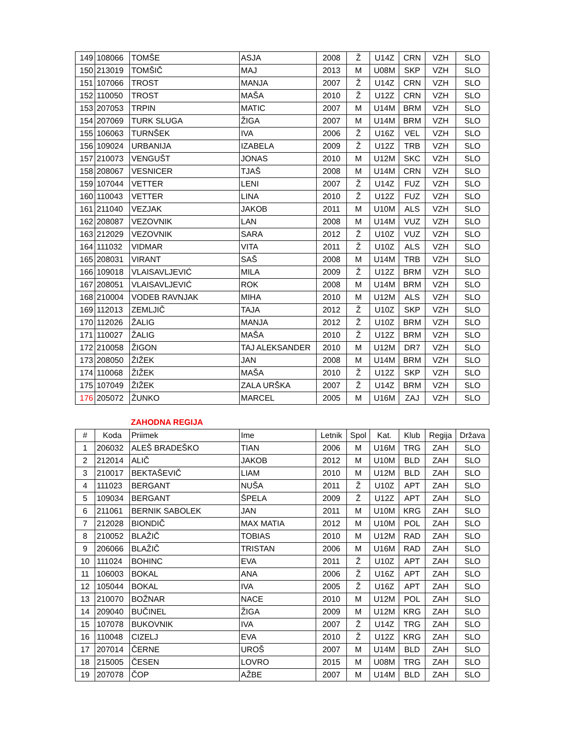| 149 | 108066 | TOMŠE | ASJA | 2008 | Ž | U14Z | CRN | VZH | SLO |
| 150 | 213019 | TOMŠIČ | MAJ | 2013 | M | U08M | SKP | VZH | SLO |
| 151 | 107066 | TROST | MANJA | 2007 | Ž | U14Z | CRN | VZH | SLO |
| 152 | 110050 | TROST | MAŠA | 2010 | Ž | U12Z | CRN | VZH | SLO |
| 153 | 207053 | TRPIN | MATIC | 2007 | M | U14M | BRM | VZH | SLO |
| 154 | 207069 | TURK SLUGA | ŽIGA | 2007 | M | U14M | BRM | VZH | SLO |
| 155 | 106063 | TURNŠEK | IVA | 2006 | Ž | U16Z | VEL | VZH | SLO |
| 156 | 109024 | URBANIJA | IZABELA | 2009 | Ž | U12Z | TRB | VZH | SLO |
| 157 | 210073 | VENGUŠT | JONAS | 2010 | M | U12M | SKC | VZH | SLO |
| 158 | 208067 | VESNICER | TJAŠ | 2008 | M | U14M | CRN | VZH | SLO |
| 159 | 107044 | VETTER | LENI | 2007 | Ž | U14Z | FUZ | VZH | SLO |
| 160 | 110043 | VETTER | LINA | 2010 | Ž | U12Z | FUZ | VZH | SLO |
| 161 | 211040 | VEZJAK | JAKOB | 2011 | M | U10M | ALS | VZH | SLO |
| 162 | 208087 | VEZOVNIK | LAN | 2008 | M | U14M | VUZ | VZH | SLO |
| 163 | 212029 | VEZOVNIK | SARA | 2012 | Ž | U10Z | VUZ | VZH | SLO |
| 164 | 111032 | VIDMAR | VITA | 2011 | Ž | U10Z | ALS | VZH | SLO |
| 165 | 208031 | VIRANT | SAŠ | 2008 | M | U14M | TRB | VZH | SLO |
| 166 | 109018 | VLAISAVLJEVIĆ | MILA | 2009 | Ž | U12Z | BRM | VZH | SLO |
| 167 | 208051 | VLAISAVLJEVIĆ | ROK | 2008 | M | U14M | BRM | VZH | SLO |
| 168 | 210004 | VODEB RAVNJAK | MIHA | 2010 | M | U12M | ALS | VZH | SLO |
| 169 | 112013 | ZEMLJIČ | TAJA | 2012 | Ž | U10Z | SKP | VZH | SLO |
| 170 | 112026 | ŽALIG | MANJA | 2012 | Ž | U10Z | BRM | VZH | SLO |
| 171 | 110027 | ŽALIG | MAŠA | 2010 | Ž | U12Z | BRM | VZH | SLO |
| 172 | 210058 | ŽIGON | TAJ ALEKSANDER | 2010 | M | U12M | DR7 | VZH | SLO |
| 173 | 208050 | ŽIŽEK | JAN | 2008 | M | U14M | BRM | VZH | SLO |
| 174 | 110068 | ŽIŽEK | MAŠA | 2010 | Ž | U12Z | SKP | VZH | SLO |
| 175 | 107049 | ŽIŽEK | ZALA URŠKA | 2007 | Ž | U14Z | BRM | VZH | SLO |
| 176 | 205072 | ŽUNKO | MARCEL | 2005 | M | U16M | ZAJ | VZH | SLO |
ZAHODNA REGIJA
| # | Koda | Priimek | Ime | Letnik | Spol | Kat. | Klub | Regija | Država |
| --- | --- | --- | --- | --- | --- | --- | --- | --- | --- |
| 1 | 206032 | ALEŠ BRADEŠKO | TIAN | 2006 | M | U16M | TRG | ZAH | SLO |
| 2 | 212014 | ALIČ | JAKOB | 2012 | M | U10M | BLD | ZAH | SLO |
| 3 | 210017 | BEKTAŠEVIČ | LIAM | 2010 | M | U12M | BLD | ZAH | SLO |
| 4 | 111023 | BERGANT | NUŠA | 2011 | Ž | U10Z | APT | ZAH | SLO |
| 5 | 109034 | BERGANT | ŠPELA | 2009 | Ž | U12Z | APT | ZAH | SLO |
| 6 | 211061 | BERNIK SABOLEK | JAN | 2011 | M | U10M | KRG | ZAH | SLO |
| 7 | 212028 | BIONDIČ | MAX MATIA | 2012 | M | U10M | POL | ZAH | SLO |
| 8 | 210052 | BLAŽIČ | TOBIAS | 2010 | M | U12M | RAD | ZAH | SLO |
| 9 | 206066 | BLAŽIČ | TRISTAN | 2006 | M | U16M | RAD | ZAH | SLO |
| 10 | 111024 | BOHINC | EVA | 2011 | Ž | U10Z | APT | ZAH | SLO |
| 11 | 106003 | BOKAL | ANA | 2006 | Ž | U16Z | APT | ZAH | SLO |
| 12 | 105044 | BOKAL | IVA | 2005 | Ž | U16Z | APT | ZAH | SLO |
| 13 | 210070 | BOŽNAR | NACE | 2010 | M | U12M | POL | ZAH | SLO |
| 14 | 209040 | BUČINEL | ŽIGA | 2009 | M | U12M | KRG | ZAH | SLO |
| 15 | 107078 | BUKOVNIK | IVA | 2007 | Ž | U14Z | TRG | ZAH | SLO |
| 16 | 110048 | CIZELJ | EVA | 2010 | Ž | U12Z | KRG | ZAH | SLO |
| 17 | 207014 | ČERNE | UROŠ | 2007 | M | U14M | BLD | ZAH | SLO |
| 18 | 215005 | ČESEN | LOVRO | 2015 | M | U08M | TRG | ZAH | SLO |
| 19 | 207078 | ČOP | AŽBE | 2007 | M | U14M | BLD | ZAH | SLO |